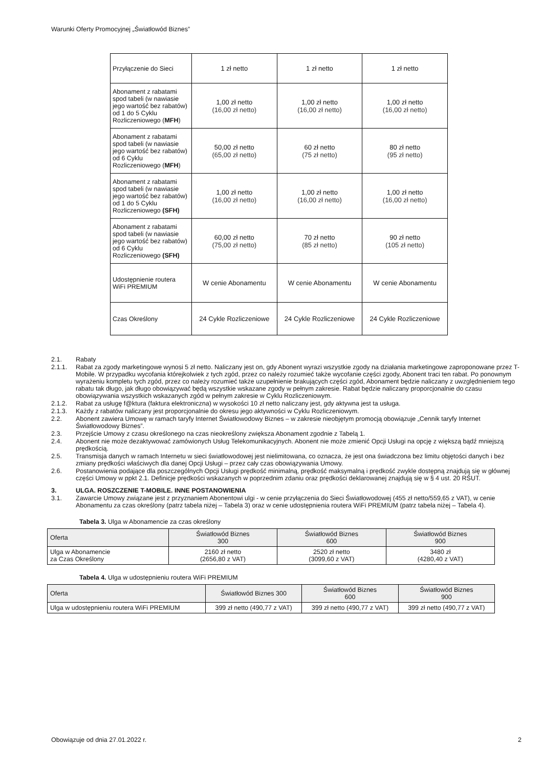Warunki Oferty Promocyjnej „Światłowód Biznes”
| Przyłączenie do Sieci | 1 zł netto | 1 zł netto | 1 zł netto |
| Abonament z rabatami spod tabeli (w nawiasie jego wartość bez rabatów) od 1 do 5 Cyklu Rozliczeniowego ( MFH ) | 1,00 zł netto (16,00 zł netto) | 1,00 zł netto (16,00 zł netto) | 1,00 zł netto (16,00 zł netto) |
| Abonament z rabatami spod tabeli (w nawiasie jego wartość bez rabatów) od 6 Cyklu Rozliczeniowego ( MFH ) | 50,00 zł netto (65,00 zł netto) | 60 zł netto (75 zł netto) | 80 zł netto (95 zł netto) |
| Abonament z rabatami spod tabeli (w nawiasie jego wartość bez rabatów) od 1 do 5 Cyklu Rozliczeniowego (SFH) | 1,00 zł netto (16,00 zł netto) | 1,00 zł netto (16,00 zł netto) | 1,00 zł netto (16,00 zł netto) |
| Abonament z rabatami spod tabeli (w nawiasie jego wartość bez rabatów) od 6 Cyklu Rozliczeniowego (SFH) | 60,00 zł netto (75,00 zł netto) | 70 zł netto (85 zł netto) | 90 zł netto (105 zł netto) |
| Udostępnienie routera WiFi PREMIUM | W cenie Abonamentu | W cenie Abonamentu | W cenie Abonamentu |
| Czas Określony | 24 Cykle Rozliczeniowe | 24 Cykle Rozliczeniowe | 24 Cykle Rozliczeniowe |
2.1. Rabaty
2.1.1. Rabat za zgody marketingowe wynosi 5 zł netto. Naliczany jest on, gdy Abonent wyrazi wszystkie zgody na działania marketingowe zaproponowane przez T-Mobile. W przypadku wycofania którejkolwiek z tych zgód, przez co należy rozumieć także wycofanie części zgody, Abonent traci ten rabat. Po ponownym wyrażeniu kompletu tych zgód, przez co należy rozumieć także uzupełnienie brakujących części zgód, Abonament będzie naliczany z uwzględnieniem tego rabatu tak długo, jak długo obowiązywać będą wszystkie wskazane zgody w pełnym zakresie. Rabat będzie naliczany proporcjonalnie do czasu obowiązywania wszystkich wskazanych zgód w pełnym zakresie w Cyklu Rozliczeniowym.
2.1.2. Rabat za usługę f@ktura (faktura elektroniczna) w wysokości 10 zł netto naliczany jest, gdy aktywna jest ta usługa.
2.1.3. Każdy z rabatów naliczany jest proporcjonalnie do okresu jego aktywności w Cyklu Rozliczeniowym.
2.2. Abonent zawiera Umowę w ramach taryfy Internet Światłowodowy Biznes – w zakresie nieobjętym promocją obowiązuje „Cennik taryfy Internet Światłowodowy Biznes”.
2.3. Przejście Umowy z czasu określonego na czas nieokreślony zwiększa Abonament zgodnie z Tabelą 1.
2.4. Abonent nie może dezaktywować zamówionych Usług Telekomunikacyjnych. Abonent nie może zmienić Opcji Usługi na opcję z większą bądź mniejszą prędkością.
2.5. Transmisja danych w ramach Internetu w sieci światłowodowej jest nielimitowana, co oznacza, że jest ona świadczona bez limitu objętości danych i bez zmiany prędkości właściwych dla danej Opcji Usługi – przez cały czas obowiązywania Umowy.
2.6. Postanowienia podające dla poszczególnych Opcji Usługi prędkość minimalną, prędkość maksymalną i prędkość zwykle dostępną znajdują się w głównej części Umowy w ppkt 2.1. Definicje prędkości wskazanych w poprzednim zdaniu oraz prędkości deklarowanej znajdują się w § 4 ust. 20 RŚUT.
3. ULGA. ROSZCZENIE T-MOBILE. INNE POSTANOWIENIA
3.1. Zawarcie Umowy związane jest z przyznaniem Abonentowi ulgi - w cenie przyłączenia do Sieci Światłowodowej (455 zł netto/559,65 z VAT), w cenie Abonamentu za czas określony (patrz tabela niżej – Tabela 3) oraz w cenie udostępnienia routera WiFi PREMIUM (patrz tabela niżej – Tabela 4).
Tabela 3. Ulga w Abonamencie za czas określony
| Oferta | Światłowód Biznes 300 | Światłowód Biznes 600 | Światłowód Biznes 900 |
| --- | --- | --- | --- |
| Ulga w Abonamencie za Czas Określony | 2160 zł netto (2656,80 z VAT) | 2520 zł netto (3099,60 z VAT) | 3480 zł (4280,40 z VAT) |
Tabela 4. Ulga w udostępnieniu routera WiFi PREMIUM
| Oferta | Światłowód Biznes 300 | Światłowód Biznes 600 | Światłowód Biznes 900 |
| --- | --- | --- | --- |
| Ulga w udostępnieniu routera WiFi PREMIUM | 399 zł netto (490,77 z VAT) | 399 zł netto (490,77 z VAT) | 399 zł netto (490,77 z VAT) |
Obowiązuje od dnia 27.01.2022 r. 2